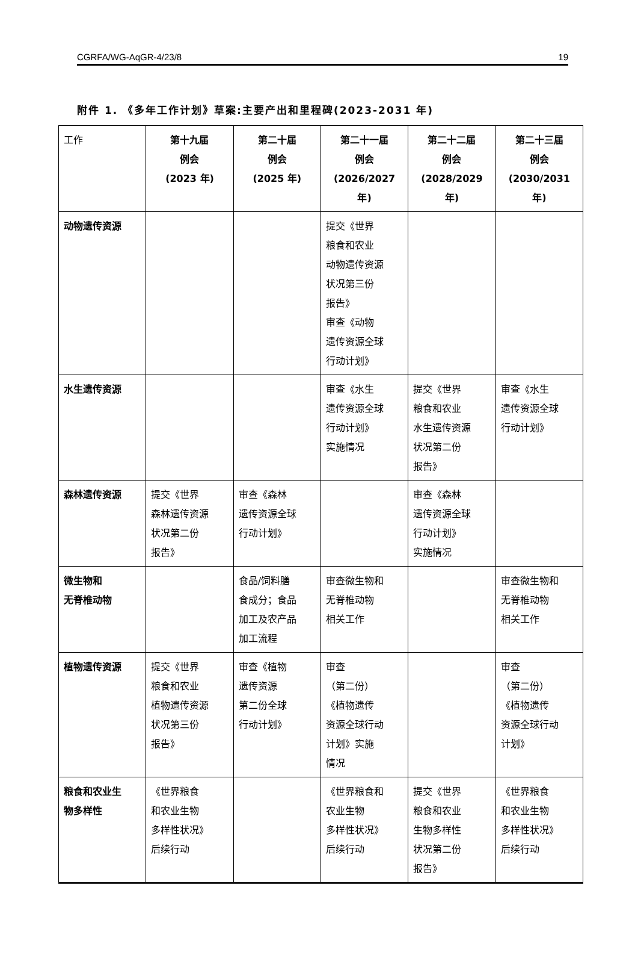CGRFA/WG-AqGR-4/23/8 19
附件 1. 《多年工作计划》草案:主要产出和里程碑(2023-2031 年)
| 工作 | 第十九届 例会 (2023 年) | 第二十届 例会 (2025 年) | 第二十一届 例会 (2026/2027 年) | 第二十二届 例会 (2028/2029 年) | 第二十三届 例会 (2030/2031 年) |
| --- | --- | --- | --- | --- | --- |
| 动物遗传资源 | | | 提交《世界 粮食和农业 动物遗传资源 状况第三份 报告》 审查《动物 遗传资源全球 行动计划》 | | |
| 水生遗传资源 | | | 审查《水生 遗传资源全球 行动计划》 实施情况 | 提交《世界 粮食和农业 水生遗传资源 状况第二份 报告》 | 审查《水生 遗传资源全球 行动计划》 |
| 森林遗传资源 | 提交《世界 森林遗传资源 状况第二份 报告》 | 审查《森林 遗传资源全球 行动计划》 | | 审查《森林 遗传资源全球 行动计划》 实施情况 | |
| 微生物和 无脊椎动物 | | 食品/饲料膳 食成分；食品 加工及农产品 加工流程 | 审查微生物和 无脊椎动物 相关工作 | | 审查微生物和 无脊椎动物 相关工作 |
| 植物遗传资源 | 提交《世界 粮食和农业 植物遗传资源 状况第三份 报告》 | 审查《植物 遗传资源 第二份全球 行动计划》 | 审查 （第二份） 《植物遗传 资源全球行动 计划》实施 情况 | | 审查 （第二份） 《植物遗传 资源全球行动 计划》 |
| 粮食和农业生 物多样性 | 《世界粮食 和农业生物 多样性状况》 后续行动 | | 《世界粮食和 农业生物 多样性状况》 后续行动 | 提交《世界 粮食和农业 生物多样性 状况第二份 报告》 | 《世界粮食 和农业生物 多样性状况》 后续行动 |